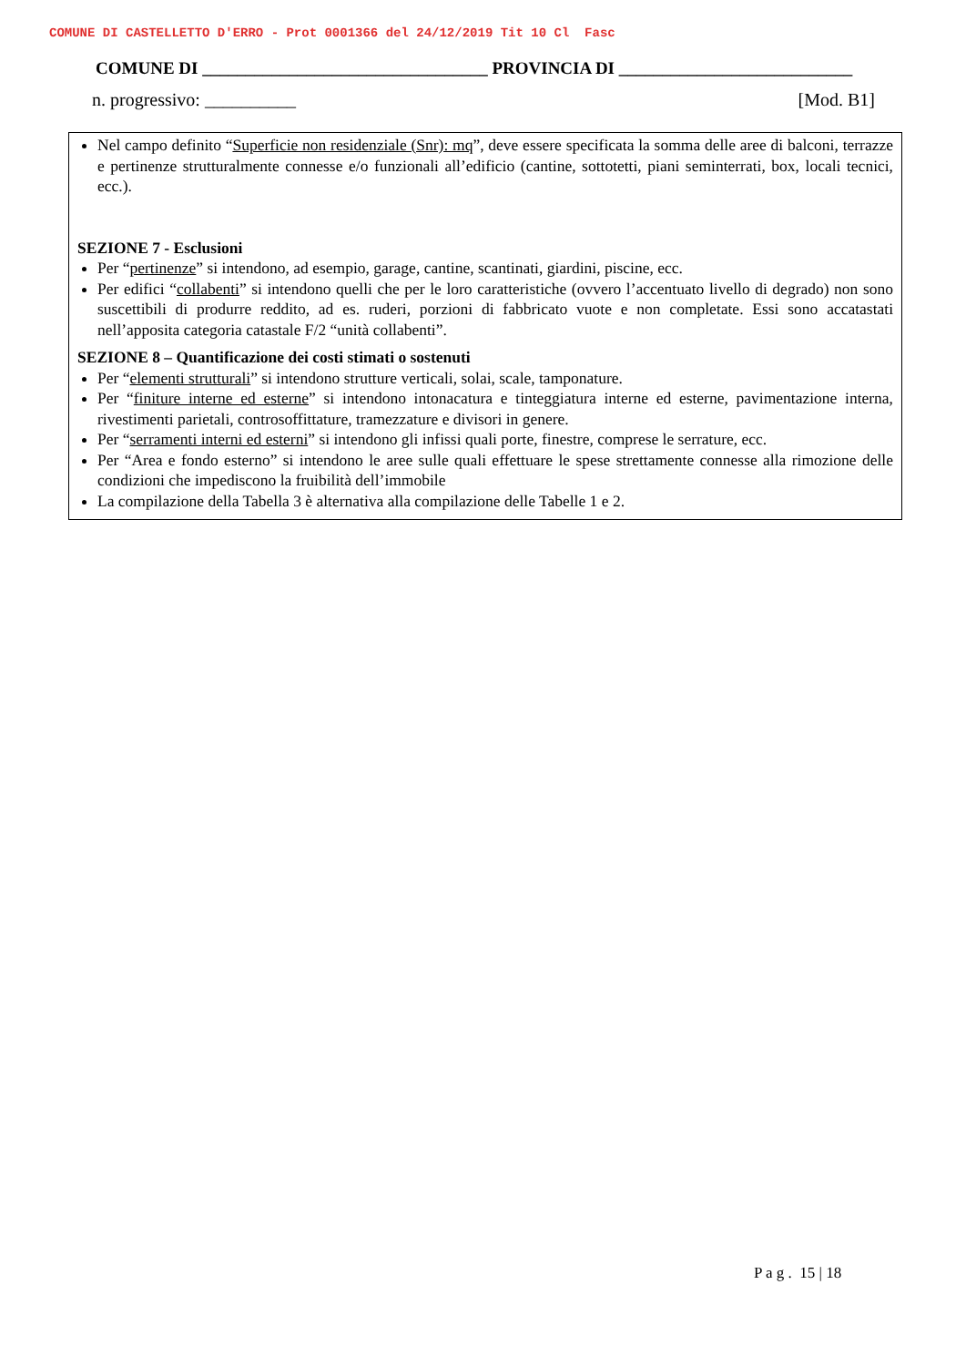COMUNE DI CASTELLETTO D'ERRO - Prot 0001366 del 24/12/2019 Tit 10 Cl Fasc
COMUNE DI _________________________________ PROVINCIA DI ___________________________
n. progressivo: __________ [Mod. B1]
Nel campo definito “Superficie non residenziale (Snr): mq”, deve essere specificata la somma delle aree di balconi, terrazze e pertinenze strutturalmente connesse e/o funzionali all’edificio (cantine, sottotetti, piani seminterrati, box, locali tecnici, ecc.).
SEZIONE 7 - Esclusioni
Per “pertinenze” si intendono, ad esempio, garage, cantine, scantinati, giardini, piscine, ecc.
Per edifici “collabenti” si intendono quelli che per le loro caratteristiche (ovvero l’accentuato livello di degrado) non sono suscettibili di produrre reddito, ad es. ruderi, porzioni di fabbricato vuote e non completate. Essi sono accatastati nell’apposita categoria catastale F/2 “unità collabenti”.
SEZIONE 8 – Quantificazione dei costi stimati o sostenuti
Per “elementi strutturali” si intendono strutture verticali, solai, scale, tamponature.
Per “finiture interne ed esterne” si intendono intonacatura e tinteggiatura interne ed esterne, pavimentazione interna, rivestimenti parietali, controsoffittature, tramezzature e divisori in genere.
Per “serramenti interni ed esterni” si intendono gli infissi quali porte, finestre, comprese le serrature, ecc.
Per “Area e fondo esterno” si intendono le aree sulle quali effettuare le spese strettamente connesse alla rimozione delle condizioni che impediscono la fruibilità dell’immobile
La compilazione della Tabella 3 è alternativa alla compilazione delle Tabelle 1 e 2.
P a g . 15 | 18